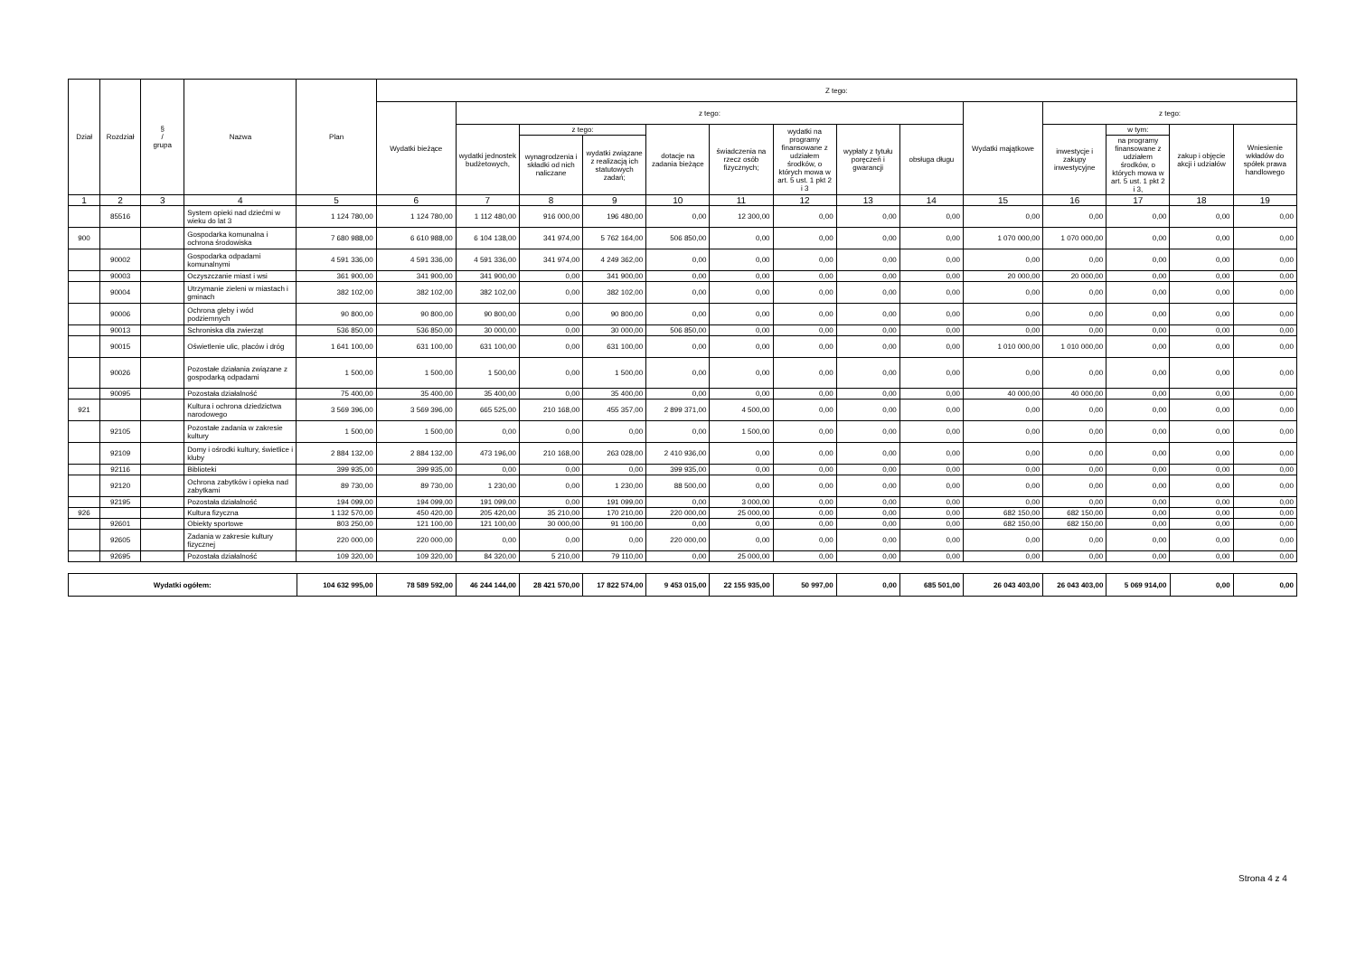| Dział | Rozdział | § / grupa | Nazwa | Plan | Z tego: | | | | | | | | | | | | | |
| --- | --- | --- | --- | --- | --- | --- | --- | --- | --- | --- | --- | --- | --- | --- | --- | --- | --- | --- |
| | | | | | Wydatki bieżące | z tego: | | | | | | | | Wydatki majątkowe | z tego: | | | |
| | | | | | | wydatki jednostek budżetowych, | z tego: | | dotacje na zadania bieżące | świadczenia na rzecz osób fizycznych; | wydatki na programy finansowane z udziałem środków, o których mowa w art. 5 ust. 1 pkt 2 i 3 | wypłaty z tytułu poręczeń i gwarancji | obsługa długu | | inwestycje i zakupy inwestycyjne | w tym: | zakup i objęcie akcji i udziałów | Wniesienie wkładów do spółek prawa handlowego |
| | | | | | | | wynagrodzenia i składki od nich naliczane | wydatki związane z realizacją ich statutowych zadań; | | | | | | | | na programy finansowane z udziałem środków, o których mowa w art. 5 ust. 1 pkt 2 i 3, | | |
| 1 | 2 | 3 | 4 | 5 | 6 | 7 | 8 | 9 | 10 | 11 | 12 | 13 | 14 | 15 | 16 | 17 | 18 | 19 |
| | 85516 | | System opieki nad dziećmi w wieku do lat 3 | 1 124 780,00 | 1 124 780,00 | 1 112 480,00 | 916 000,00 | 196 480,00 | 0,00 | 12 300,00 | 0,00 | 0,00 | 0,00 | 0,00 | 0,00 | 0,00 | 0,00 | 0,00 |
| 900 | | | Gospodarka komunalna i ochrona środowiska | 7 680 988,00 | 6 610 988,00 | 6 104 138,00 | 341 974,00 | 5 762 164,00 | 506 850,00 | 0,00 | 0,00 | 0,00 | 0,00 | 1 070 000,00 | 1 070 000,00 | 0,00 | 0,00 | 0,00 |
| | 90002 | | Gospodarka odpadami komunalnymi | 4 591 336,00 | 4 591 336,00 | 4 591 336,00 | 341 974,00 | 4 249 362,00 | 0,00 | 0,00 | 0,00 | 0,00 | 0,00 | 0,00 | 0,00 | 0,00 | 0,00 | 0,00 |
| | 90003 | | Oczyszczanie miast i wsi | 361 900,00 | 341 900,00 | 341 900,00 | 0,00 | 341 900,00 | 0,00 | 0,00 | 0,00 | 0,00 | 0,00 | 20 000,00 | 20 000,00 | 0,00 | 0,00 | 0,00 |
| | 90004 | | Utrzymanie zieleni w miastach i gminach | 382 102,00 | 382 102,00 | 382 102,00 | 0,00 | 382 102,00 | 0,00 | 0,00 | 0,00 | 0,00 | 0,00 | 0,00 | 0,00 | 0,00 | 0,00 | 0,00 |
| | 90006 | | Ochrona gleby i wód podziemnych | 90 800,00 | 90 800,00 | 90 800,00 | 0,00 | 90 800,00 | 0,00 | 0,00 | 0,00 | 0,00 | 0,00 | 0,00 | 0,00 | 0,00 | 0,00 | 0,00 |
| | 90013 | | Schroniska dla zwierząt | 536 850,00 | 536 850,00 | 30 000,00 | 0,00 | 30 000,00 | 506 850,00 | 0,00 | 0,00 | 0,00 | 0,00 | 0,00 | 0,00 | 0,00 | 0,00 | 0,00 |
| | 90015 | | Oświetlenie ulic, placów i dróg | 1 641 100,00 | 631 100,00 | 631 100,00 | 0,00 | 631 100,00 | 0,00 | 0,00 | 0,00 | 0,00 | 0,00 | 1 010 000,00 | 1 010 000,00 | 0,00 | 0,00 | 0,00 |
| | 90026 | | Pozostałe działania związane z gospodarką odpadami | 1 500,00 | 1 500,00 | 1 500,00 | 0,00 | 1 500,00 | 0,00 | 0,00 | 0,00 | 0,00 | 0,00 | 0,00 | 0,00 | 0,00 | 0,00 | 0,00 |
| | 90095 | | Pozostała działalność | 75 400,00 | 35 400,00 | 35 400,00 | 0,00 | 35 400,00 | 0,00 | 0,00 | 0,00 | 0,00 | 0,00 | 40 000,00 | 40 000,00 | 0,00 | 0,00 | 0,00 |
| 921 | | | Kultura i ochrona dziedzictwa narodowego | 3 569 396,00 | 3 569 396,00 | 665 525,00 | 210 168,00 | 455 357,00 | 2 899 371,00 | 4 500,00 | 0,00 | 0,00 | 0,00 | 0,00 | 0,00 | 0,00 | 0,00 | 0,00 |
| | 92105 | | Pozostałe zadania w zakresie kultury | 1 500,00 | 1 500,00 | 0,00 | 0,00 | 0,00 | 0,00 | 1 500,00 | 0,00 | 0,00 | 0,00 | 0,00 | 0,00 | 0,00 | 0,00 | 0,00 |
| | 92109 | | Domy i ośrodki kultury, świetlice i kluby | 2 884 132,00 | 2 884 132,00 | 473 196,00 | 210 168,00 | 263 028,00 | 2 410 936,00 | 0,00 | 0,00 | 0,00 | 0,00 | 0,00 | 0,00 | 0,00 | 0,00 | 0,00 |
| | 92116 | | Biblioteki | 399 935,00 | 399 935,00 | 0,00 | 0,00 | 0,00 | 399 935,00 | 0,00 | 0,00 | 0,00 | 0,00 | 0,00 | 0,00 | 0,00 | 0,00 | 0,00 |
| | 92120 | | Ochrona zabytków i opieka nad zabytkami | 89 730,00 | 89 730,00 | 1 230,00 | 0,00 | 1 230,00 | 88 500,00 | 0,00 | 0,00 | 0,00 | 0,00 | 0,00 | 0,00 | 0,00 | 0,00 | 0,00 |
| | 92195 | | Pozostała działalność | 194 099,00 | 194 099,00 | 191 099,00 | 0,00 | 191 099,00 | 0,00 | 3 000,00 | 0,00 | 0,00 | 0,00 | 0,00 | 0,00 | 0,00 | 0,00 | 0,00 |
| 926 | | | Kultura fizyczna | 1 132 570,00 | 450 420,00 | 205 420,00 | 35 210,00 | 170 210,00 | 220 000,00 | 25 000,00 | 0,00 | 0,00 | 0,00 | 682 150,00 | 682 150,00 | 0,00 | 0,00 | 0,00 |
| | 92601 | | Obiekty sportowe | 803 250,00 | 121 100,00 | 121 100,00 | 30 000,00 | 91 100,00 | 0,00 | 0,00 | 0,00 | 0,00 | 0,00 | 682 150,00 | 682 150,00 | 0,00 | 0,00 | 0,00 |
| | 92605 | | Zadania w zakresie kultury fizycznej | 220 000,00 | 220 000,00 | 0,00 | 0,00 | 0,00 | 220 000,00 | 0,00 | 0,00 | 0,00 | 0,00 | 0,00 | 0,00 | 0,00 | 0,00 | 0,00 |
| | 92695 | | Pozostała działalność | 109 320,00 | 109 320,00 | 84 320,00 | 5 210,00 | 79 110,00 | 0,00 | 25 000,00 | 0,00 | 0,00 | 0,00 | 0,00 | 0,00 | 0,00 | 0,00 | 0,00 |
| Wydatki ogółem: | 104 632 995,00 | 78 589 592,00 | 46 244 144,00 | 28 421 570,00 | 17 822 574,00 | 9 453 015,00 | 22 155 935,00 | 50 997,00 | 0,00 | 685 501,00 | 26 043 403,00 | 26 043 403,00 | 5 069 914,00 | 0,00 | 0,00 |
Strona 4 z 4